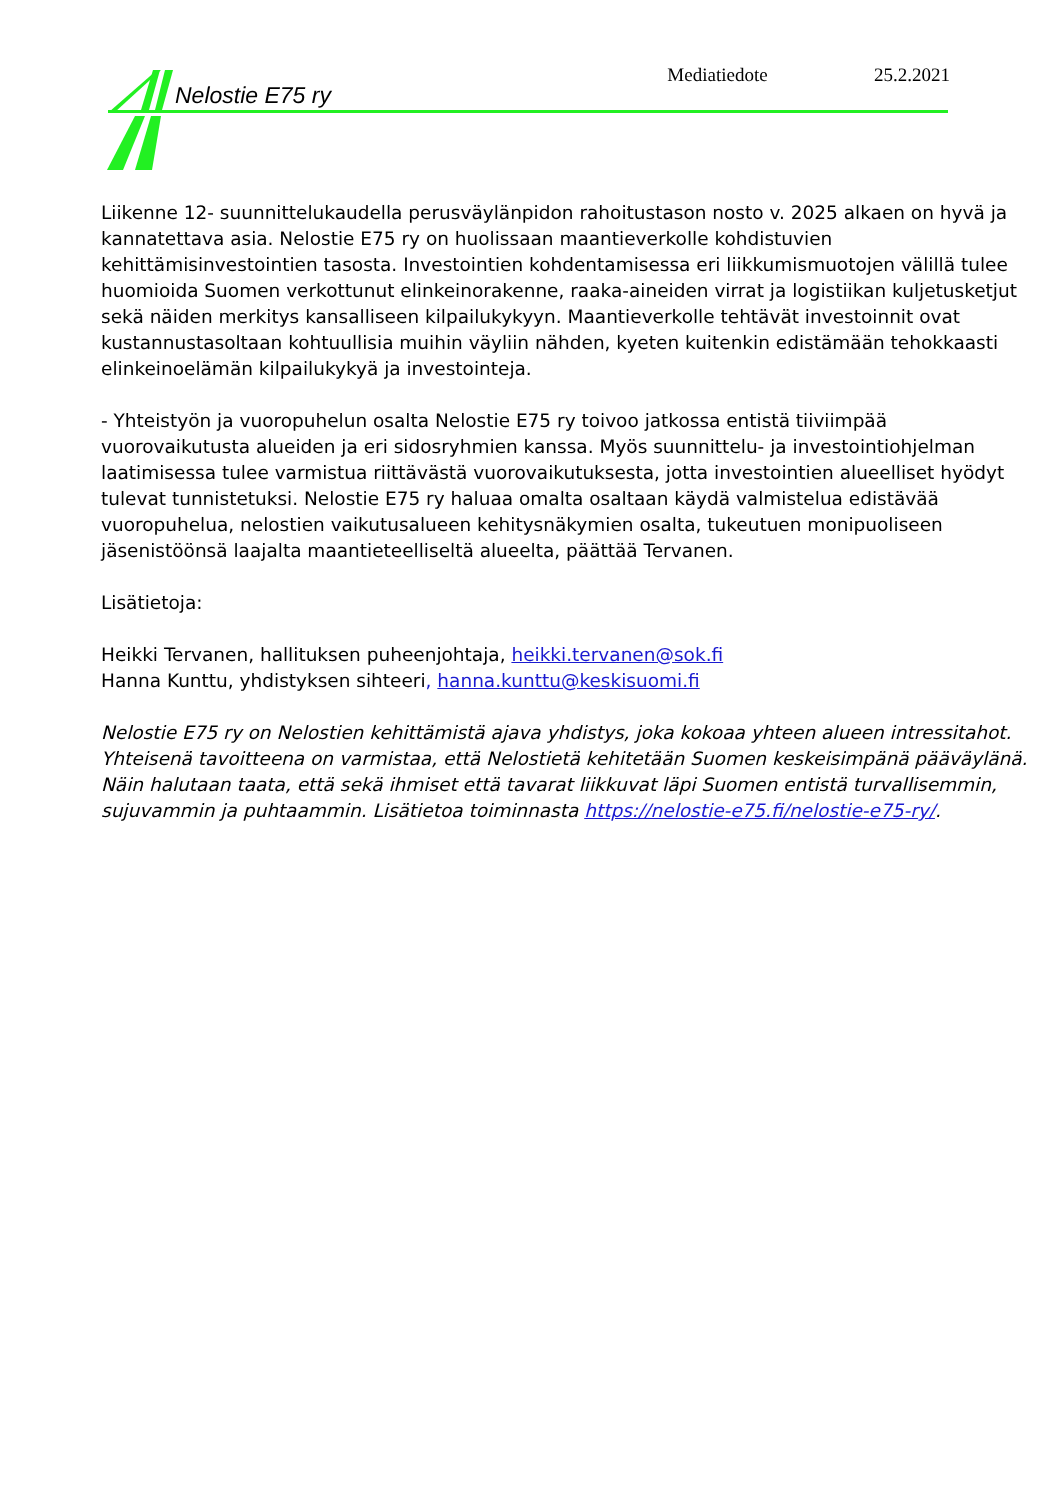Nelostie E75 ry Mediatiedote 25.2.2021
Liikenne 12- suunnittelukaudella perusväylänpidon rahoitustason nosto v. 2025 alkaen on hyvä ja kannatettava asia. Nelostie E75 ry on huolissaan maantieverkolle kohdistuvien kehittämisinvestointien tasosta. Investointien kohdentamisessa eri liikkumismuotojen välillä tulee huomioida Suomen verkottunut elinkeinorakenne, raaka-aineiden virrat ja logistiikan kuljetusketjut sekä näiden merkitys kansalliseen kilpailukykyyn. Maantieverkolle tehtävät investoinnit ovat kustannustasoltaan kohtuullisia muihin väyliin nähden, kyeten kuitenkin edistämään tehokkaasti elinkeinoelämän kilpailukykyä ja investointeja.
- Yhteistyön ja vuoropuhelun osalta Nelostie E75 ry toivoo jatkossa entistä tiiviimpää vuorovaikutusta alueiden ja eri sidosryhmien kanssa. Myös suunnittelu- ja investointiohjelman laatimisessa tulee varmistua riittävästä vuorovaikutuksesta, jotta investointien alueelliset hyödyt tulevat tunnistetuksi. Nelostie E75 ry haluaa omalta osaltaan käydä valmistelua edistävää vuoropuhelua, nelostien vaikutusalueen kehitysnäkymien osalta, tukeutuen monipuoliseen jäsenistöönsä laajalta maantieteelliseltä alueelta, päättää Tervanen.
Lisätietoja:
Heikki Tervanen, hallituksen puheenjohtaja, heikki.tervanen@sok.fi
Hanna Kunttu, yhdistyksen sihteeri, hanna.kunttu@keskisuomi.fi
Nelostie E75 ry on Nelostien kehittämistä ajava yhdistys, joka kokoaa yhteen alueen intressitahot. Yhteisenä tavoitteena on varmistaa, että Nelostietä kehitetään Suomen keskeisimpänä pääväylänä. Näin halutaan taata, että sekä ihmiset että tavarat liikkuvat läpi Suomen entistä turvallisemmin, sujuvammin ja puhtaammin. Lisätietoa toiminnasta https://nelostie-e75.fi/nelostie-e75-ry/.